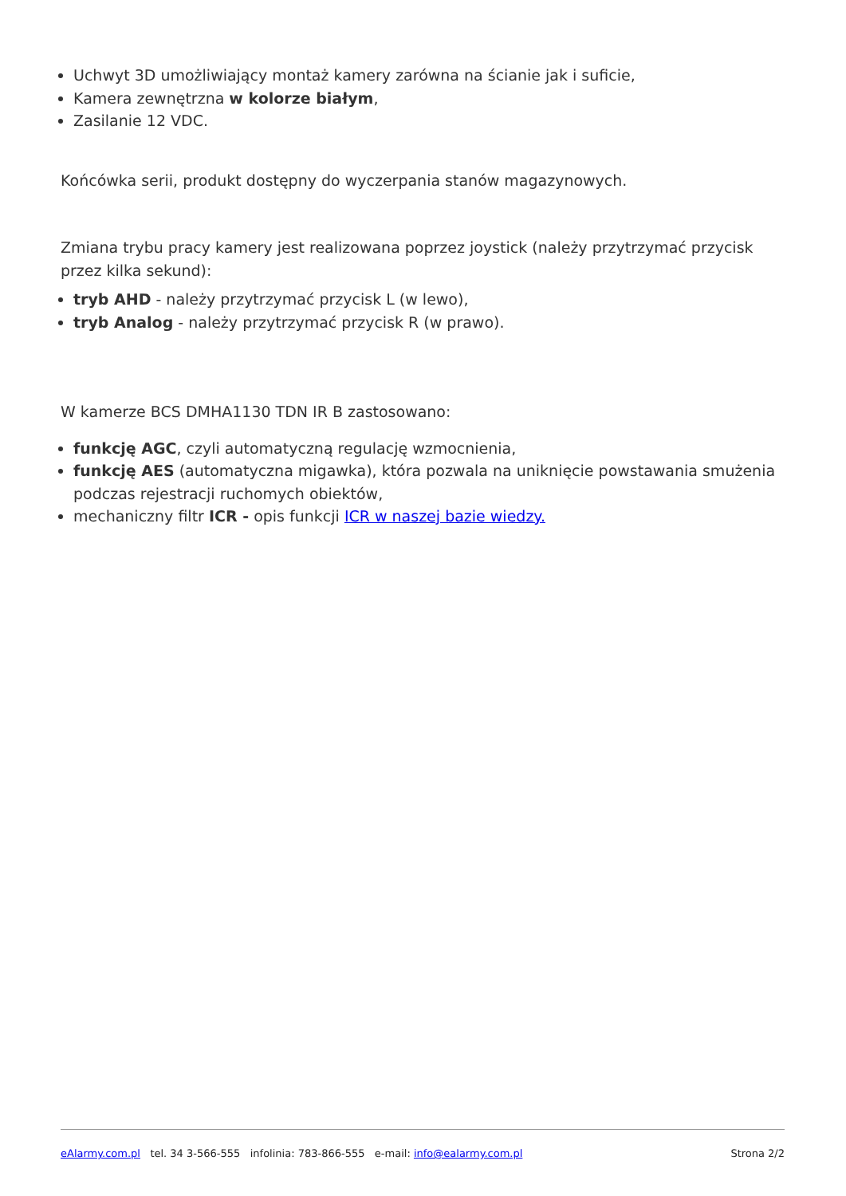Uchwyt 3D umożliwiający montaż kamery zarówna na ścianie jak i suficie,
Kamera zewnętrzna w kolorze białym,
Zasilanie 12 VDC.
Końcówka serii, produkt dostępny do wyczerpania stanów magazynowych.
Zmiana trybu pracy kamery jest realizowana poprzez joystick (należy przytrzymać przycisk przez kilka sekund):
tryb AHD - należy przytrzymać przycisk L (w lewo),
tryb Analog - należy przytrzymać przycisk R (w prawo).
W kamerze BCS DMHA1130 TDN IR B zastosowano:
funkcję AGC, czyli automatyczną regulację wzmocnienia,
funkcję AES (automatyczna migawka), która pozwala na uniknięcie powstawania smużenia podczas rejestracji ruchomych obiektów,
mechaniczny filtr ICR - opis funkcji ICR w naszej bazie wiedzy.
eAlarmy.com.pl tel. 34 3-566-555 infolinia: 783-866-555 e-mail: info@ealarmy.com.pl Strona 2/2